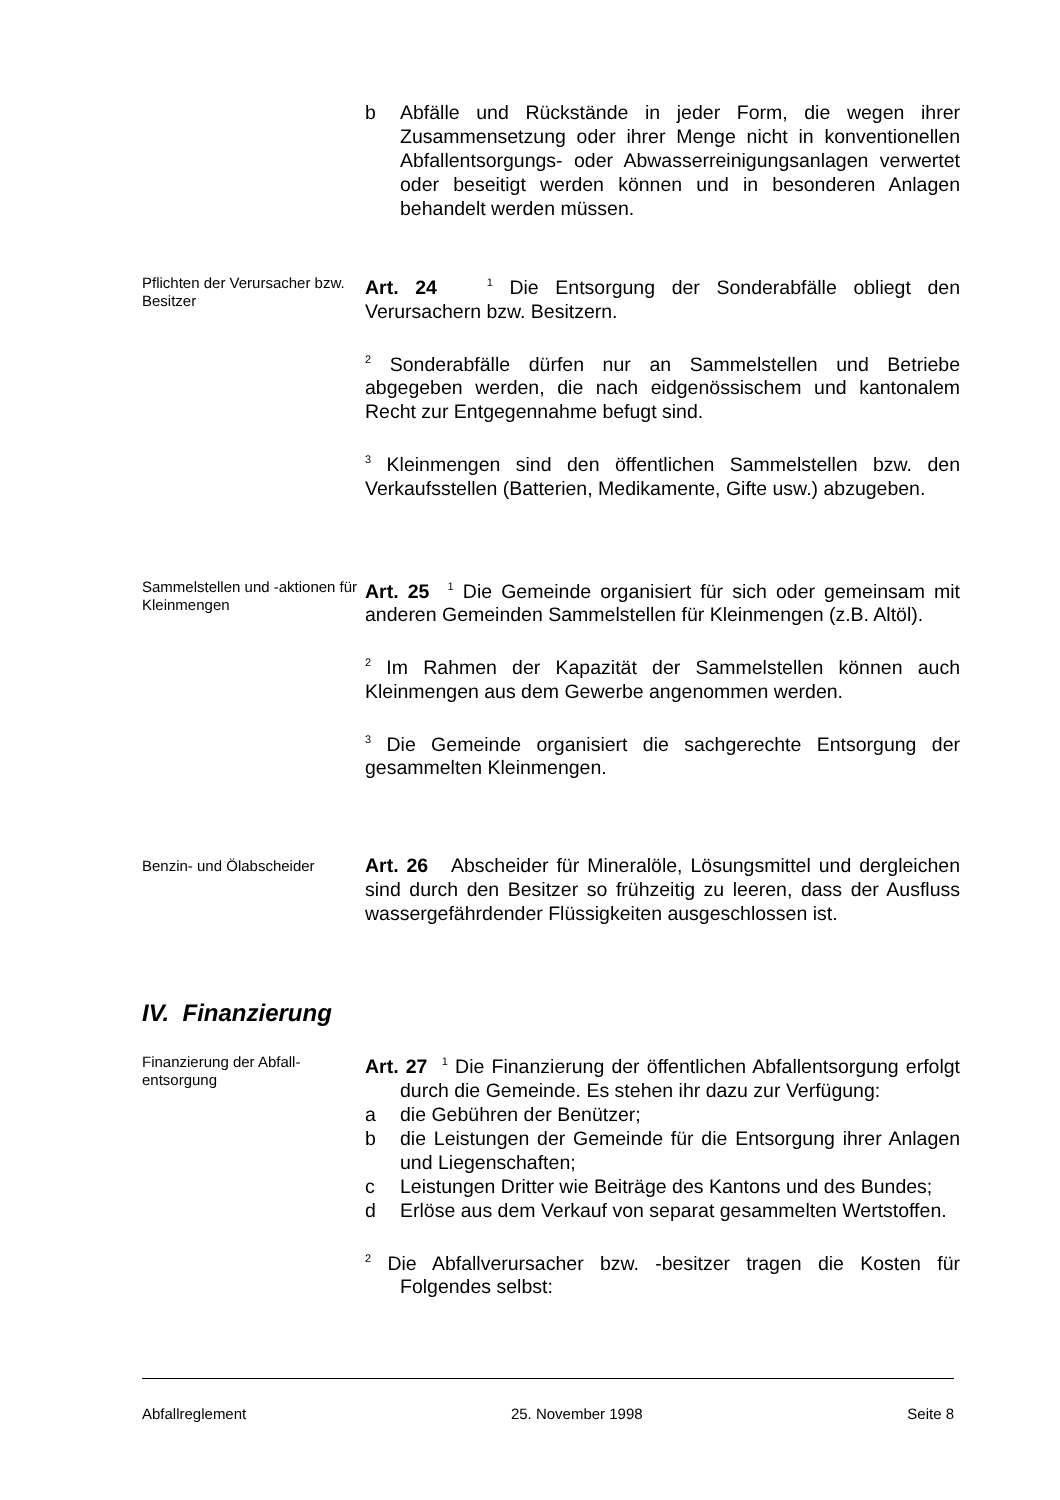b Abfälle und Rückstände in jeder Form, die wegen ihrer Zusammensetzung oder ihrer Menge nicht in konventionellen Abfallentsorgungs- oder Abwasserreinigungsanlagen verwertet oder beseitigt werden können und in besonderen Anlagen behandelt werden müssen.
Pflichten der Verursacher bzw. Besitzer
Art. 24 <sup>1</sup> Die Entsorgung der Sonderabfälle obliegt den Verursachern bzw. Besitzern.
<sup>2</sup> Sonderabfälle dürfen nur an Sammelstellen und Betriebe abgegeben werden, die nach eidgenössischem und kantonalem Recht zur Entgegennahme befugt sind.
<sup>3</sup> Kleinmengen sind den öffentlichen Sammelstellen bzw. den Verkaufsstellen (Batterien, Medikamente, Gifte usw.) abzugeben.
Sammelstellen und -aktionen für Kleinmengen
Art. 25 <sup>1</sup> Die Gemeinde organisiert für sich oder gemeinsam mit anderen Gemeinden Sammelstellen für Kleinmengen (z.B. Altöl).
<sup>2</sup> Im Rahmen der Kapazität der Sammelstellen können auch Kleinmengen aus dem Gewerbe angenommen werden.
<sup>3</sup> Die Gemeinde organisiert die sachgerechte Entsorgung der gesammelten Kleinmengen.
Benzin- und Ölabscheider
Art. 26 Abscheider für Mineralöle, Lösungsmittel und dergleichen sind durch den Besitzer so frühzeitig zu leeren, dass der Ausfluss wassergefährdender Flüssigkeiten ausgeschlossen ist.
IV. Finanzierung
Finanzierung der Abfall-entsorgung
Art. 27 <sup>1</sup> Die Finanzierung der öffentlichen Abfallentsorgung erfolgt durch die Gemeinde. Es stehen ihr dazu zur Verfügung:
a die Gebühren der Benützer;
b die Leistungen der Gemeinde für die Entsorgung ihrer Anlagen und Liegenschaften;
c Leistungen Dritter wie Beiträge des Kantons und des Bundes;
d Erlöse aus dem Verkauf von separat gesammelten Wertstoffen.
<sup>2</sup> Die Abfallverursacher bzw. -besitzer tragen die Kosten für Folgendes selbst:
Abfallreglement 25. November 1998 Seite 8